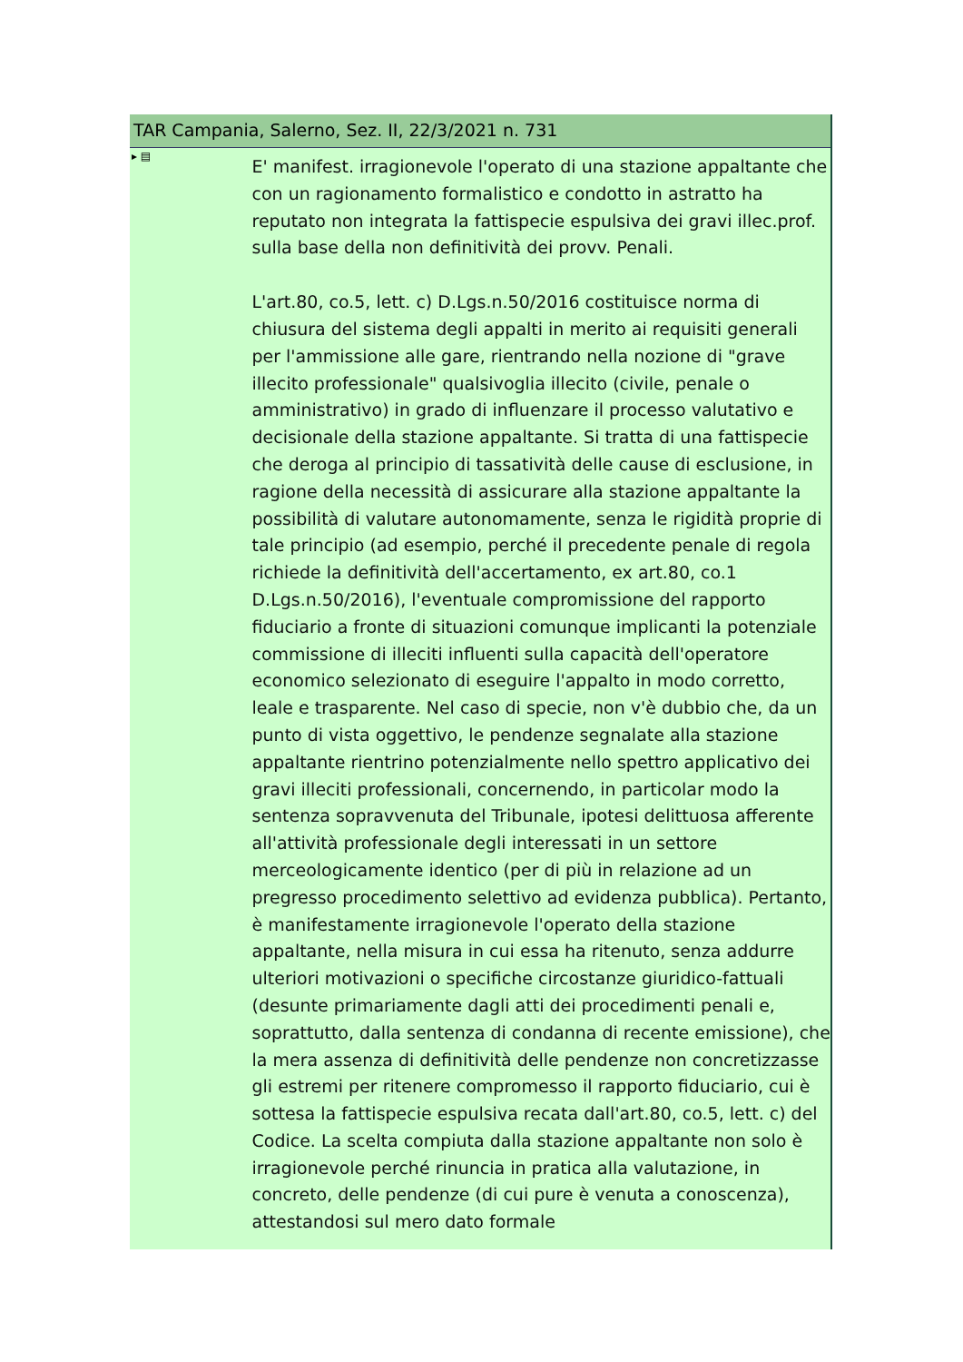TAR Campania, Salerno, Sez. II, 22/3/2021 n. 731
▸ ▤
E' manifest. irragionevole l'operato di una stazione appaltante che con un ragionamento formalistico e condotto in astratto ha reputato non integrata la fattispecie espulsiva dei gravi illec.prof. sulla base della non definitività dei provv. Penali.
L'art.80, co.5, lett. c) D.Lgs.n.50/2016 costituisce norma di chiusura del sistema degli appalti in merito ai requisiti generali per l'ammissione alle gare, rientrando nella nozione di "grave illecito professionale" qualsivoglia illecito (civile, penale o amministrativo) in grado di influenzare il processo valutativo e decisionale della stazione appaltante. Si tratta di una fattispecie che deroga al principio di tassatività delle cause di esclusione, in ragione della necessità di assicurare alla stazione appaltante la possibilità di valutare autonomamente, senza le rigidità proprie di tale principio (ad esempio, perché il precedente penale di regola richiede la definitività dell'accertamento, ex art.80, co.1 D.Lgs.n.50/2016), l'eventuale compromissione del rapporto fiduciario a fronte di situazioni comunque implicanti la potenziale commissione di illeciti influenti sulla capacità dell'operatore economico selezionato di eseguire l'appalto in modo corretto, leale e trasparente. Nel caso di specie, non v'è dubbio che, da un punto di vista oggettivo, le pendenze segnalate alla stazione appaltante rientrino potenzialmente nello spettro applicativo dei gravi illeciti professionali, concernendo, in particolar modo la sentenza sopravvenuta del Tribunale, ipotesi delittuosa afferente all'attività professionale degli interessati in un settore merceologicamente identico (per di più in relazione ad un pregresso procedimento selettivo ad evidenza pubblica). Pertanto, è manifestamente irragionevole l'operato della stazione appaltante, nella misura in cui essa ha ritenuto, senza addurre ulteriori motivazioni o specifiche circostanze giuridico-fattuali (desunte primariamente dagli atti dei procedimenti penali e, soprattutto, dalla sentenza di condanna di recente emissione), che la mera assenza di definitività delle pendenze non concretizzasse gli estremi per ritenere compromesso il rapporto fiduciario, cui è sottesa la fattispecie espulsiva recata dall'art.80, co.5, lett. c) del Codice. La scelta compiuta dalla stazione appaltante non solo è irragionevole perché rinuncia in pratica alla valutazione, in concreto, delle pendenze (di cui pure è venuta a conoscenza), attestandosi sul mero dato formale